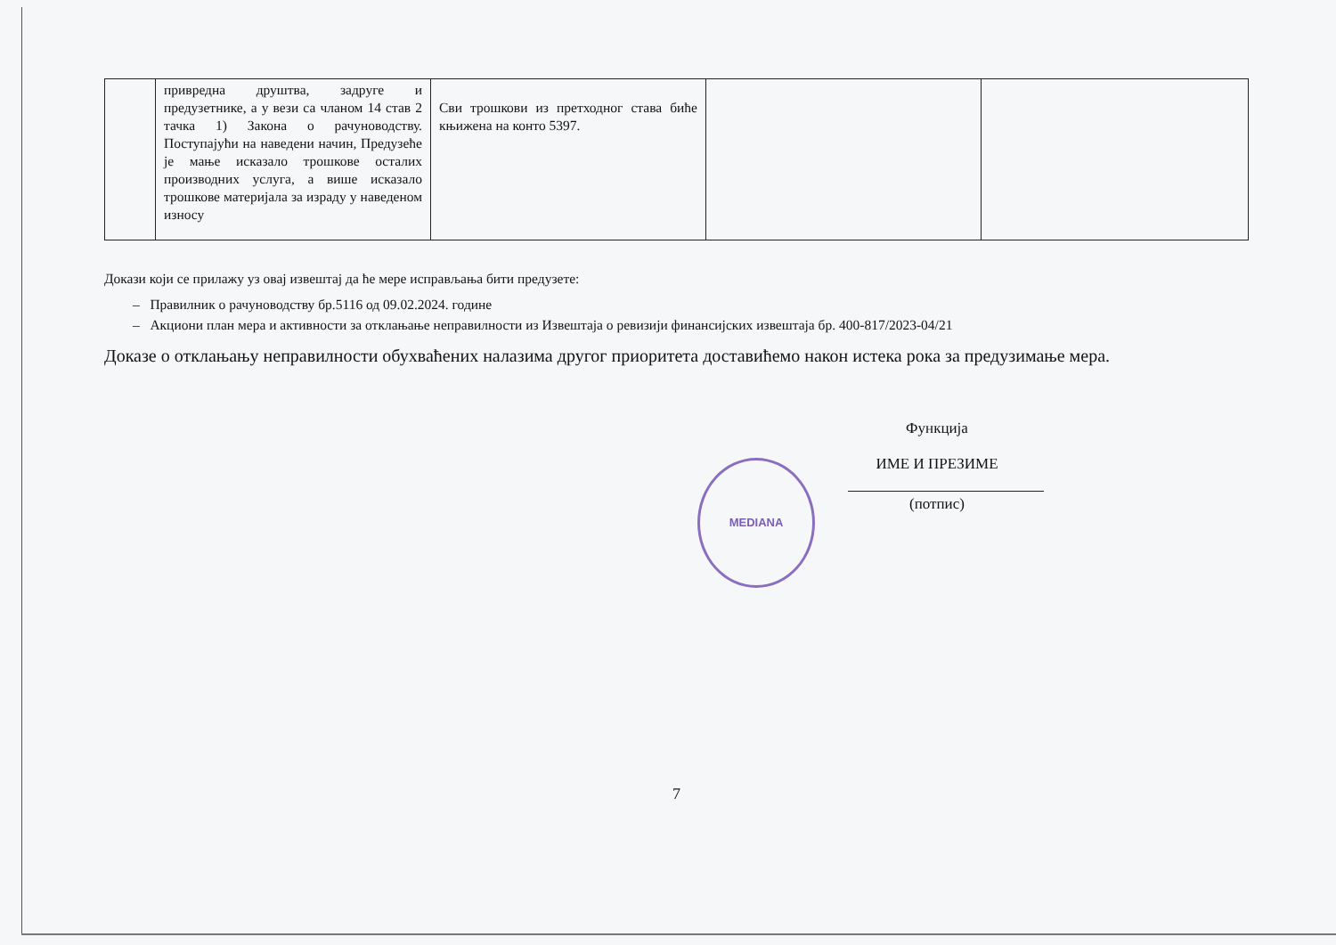MEDIANA
| | привредна друштва, задруге и предузетнике, а у вези са чланом 14 став 2 тачка 1) Закона о рачуноводству. Поступајући на наведени начин, Предузеће је мање исказало трошкове осталих производних услуга, а више исказало трошкове материјала за израду у наведеном износу | Сви трошкови из претходног става биће књижена на конто 5397. | | |
Докази који се прилажу уз овај извештај да ће мере исправљања бити предузете:
– Правилник о рачуноводству бр.5116 од 09.02.2024. године
– Акциони план мера и активности за отклањање неправилности из Извештаја о ревизији финансијских извештаја бр. 400-817/2023-04/21
Доказе о отклањању неправилности обухваћених налазима другог приоритета доставићемо након истека рока за предузимање мера.
Функција
ИМЕ И ПРЕЗИМЕ
(потпис)
7